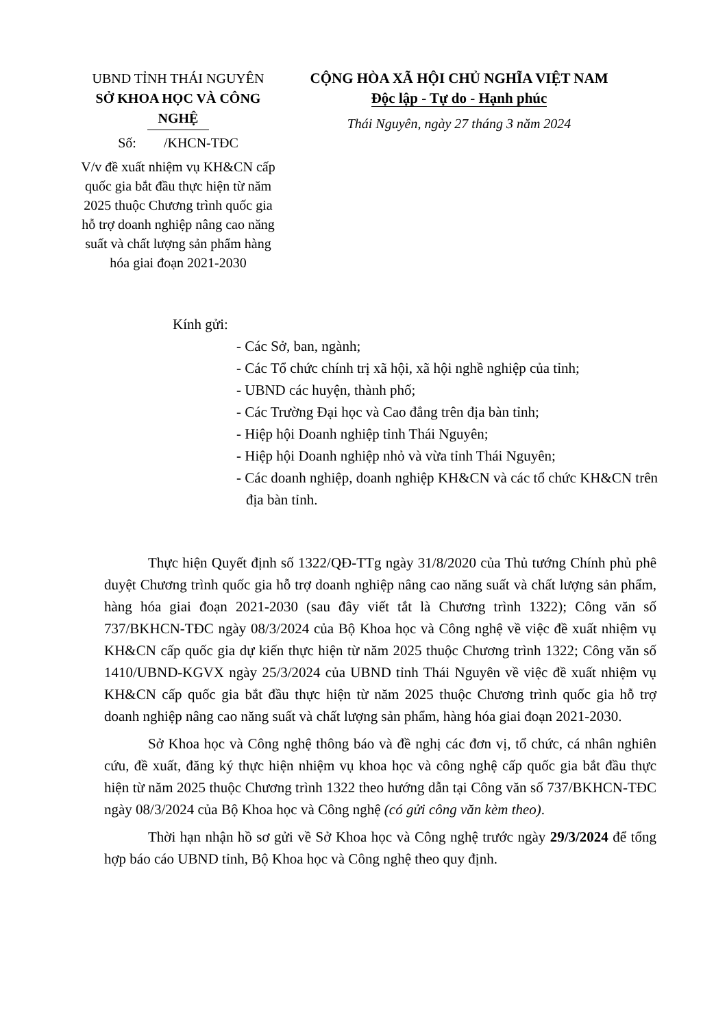UBND TỈNH THÁI NGUYÊN
SỞ KHOA HỌC VÀ CÔNG NGHỆ
Số: /KHCN-TĐC
V/v đề xuất nhiệm vụ KH&CN cấp quốc gia bắt đầu thực hiện từ năm 2025 thuộc Chương trình quốc gia hỗ trợ doanh nghiệp nâng cao năng suất và chất lượng sản phẩm hàng hóa giai đoạn 2021-2030
CỘNG HÒA XÃ HỘI CHỦ NGHĨA VIỆT NAM
Độc lập - Tự do - Hạnh phúc
Thái Nguyên, ngày 27 tháng 3 năm 2024
Kính gửi:
- Các Sở, ban, ngành;
- Các Tổ chức chính trị xã hội, xã hội nghề nghiệp của tỉnh;
- UBND các huyện, thành phố;
- Các Trường Đại học và Cao đẳng trên địa bàn tỉnh;
- Hiệp hội Doanh nghiệp tỉnh Thái Nguyên;
- Hiệp hội Doanh nghiệp nhỏ và vừa tỉnh Thái Nguyên;
- Các doanh nghiệp, doanh nghiệp KH&CN và các tổ chức KH&CN trên địa bàn tỉnh.
Thực hiện Quyết định số 1322/QĐ-TTg ngày 31/8/2020 của Thủ tướng Chính phủ phê duyệt Chương trình quốc gia hỗ trợ doanh nghiệp nâng cao năng suất và chất lượng sản phẩm, hàng hóa giai đoạn 2021-2030 (sau đây viết tắt là Chương trình 1322); Công văn số 737/BKHCN-TĐC ngày 08/3/2024 của Bộ Khoa học và Công nghệ về việc đề xuất nhiệm vụ KH&CN cấp quốc gia dự kiến thực hiện từ năm 2025 thuộc Chương trình 1322; Công văn số 1410/UBND-KGVX ngày 25/3/2024 của UBND tỉnh Thái Nguyên về việc đề xuất nhiệm vụ KH&CN cấp quốc gia bắt đầu thực hiện từ năm 2025 thuộc Chương trình quốc gia hỗ trợ doanh nghiệp nâng cao năng suất và chất lượng sản phẩm, hàng hóa giai đoạn 2021-2030.
Sở Khoa học và Công nghệ thông báo và đề nghị các đơn vị, tổ chức, cá nhân nghiên cứu, đề xuất, đăng ký thực hiện nhiệm vụ khoa học và công nghệ cấp quốc gia bắt đầu thực hiện từ năm 2025 thuộc Chương trình 1322 theo hướng dẫn tại Công văn số 737/BKHCN-TĐC ngày 08/3/2024 của Bộ Khoa học và Công nghệ (có gửi công văn kèm theo).
Thời hạn nhận hồ sơ gửi về Sở Khoa học và Công nghệ trước ngày 29/3/2024 để tổng hợp báo cáo UBND tỉnh, Bộ Khoa học và Công nghệ theo quy định.